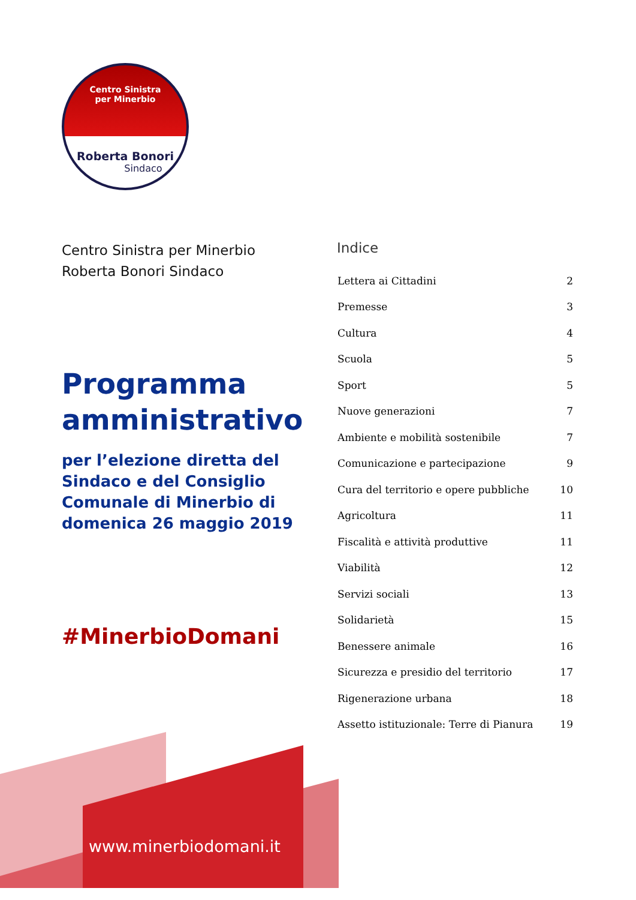Centro Sinistra
per Minerbio
Roberta Bonori
Sindaco
Centro Sinistra per Minerbio
Roberta Bonori Sindaco
Programma amministrativo
per l’elezione diretta del Sindaco e del Consiglio Comunale di Minerbio di domenica 26 maggio 2019
#MinerbioDomani
Indice
| Lettera ai Cittadini | 2 |
| Premesse | 3 |
| Cultura | 4 |
| Scuola | 5 |
| Sport | 5 |
| Nuove generazioni | 7 |
| Ambiente e mobilità sostenibile | 7 |
| Comunicazione e partecipazione | 9 |
| Cura del territorio e opere pubbliche | 10 |
| Agricoltura | 11 |
| Fiscalità e attività produttive | 11 |
| Viabilità | 12 |
| Servizi sociali | 13 |
| Solidarietà | 15 |
| Benessere animale | 16 |
| Sicurezza e presidio del territorio | 17 |
| Rigenerazione urbana | 18 |
| Assetto istituzionale: Terre di Pianura | 19 |
www.minerbiodomani.it